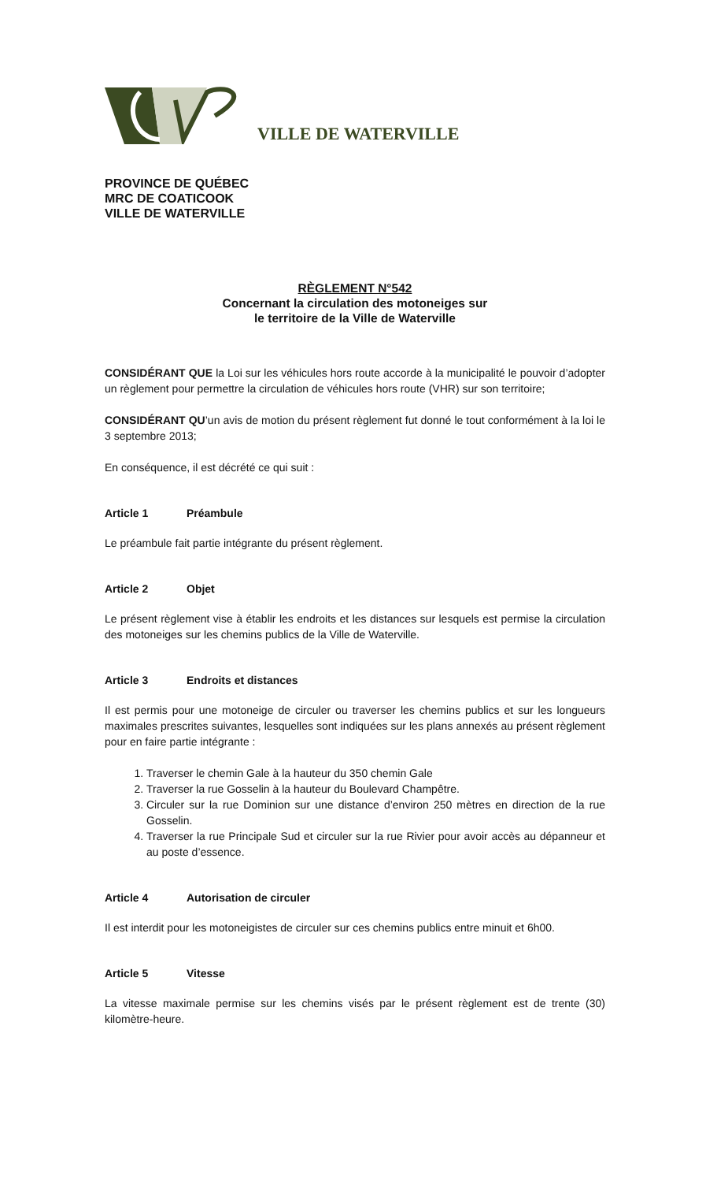VILLE DE WATERVILLE
PROVINCE DE QUÉBEC
MRC DE COATICOOK
VILLE DE WATERVILLE
RÈGLEMENT N°542
Concernant la circulation des motoneiges sur
le territoire de la Ville de Waterville
CONSIDÉRANT QUE la Loi sur les véhicules hors route accorde à la municipalité le pouvoir d’adopter un règlement pour permettre la circulation de véhicules hors route (VHR) sur son territoire;
CONSIDÉRANT QU’un avis de motion du présent règlement fut donné le tout conformément à la loi le 3 septembre 2013;
En conséquence, il est décrété ce qui suit :
Article 1 Préambule
Le préambule fait partie intégrante du présent règlement.
Article 2 Objet
Le présent règlement vise à établir les endroits et les distances sur lesquels est permise la circulation des motoneiges sur les chemins publics de la Ville de Waterville.
Article 3 Endroits et distances
Il est permis pour une motoneige de circuler ou traverser les chemins publics et sur les longueurs maximales prescrites suivantes, lesquelles sont indiquées sur les plans annexés au présent règlement pour en faire partie intégrante :
1. Traverser le chemin Gale à la hauteur du 350 chemin Gale
2. Traverser la rue Gosselin à la hauteur du Boulevard Champêtre.
3. Circuler sur la rue Dominion sur une distance d’environ 250 mètres en direction de la rue Gosselin.
4. Traverser la rue Principale Sud et circuler sur la rue Rivier pour avoir accès au dépanneur et au poste d’essence.
Article 4 Autorisation de circuler
Il est interdit pour les motoneigistes de circuler sur ces chemins publics entre minuit et 6h00.
Article 5 Vitesse
La vitesse maximale permise sur les chemins visés par le présent règlement est de trente (30) kilomètre-heure.